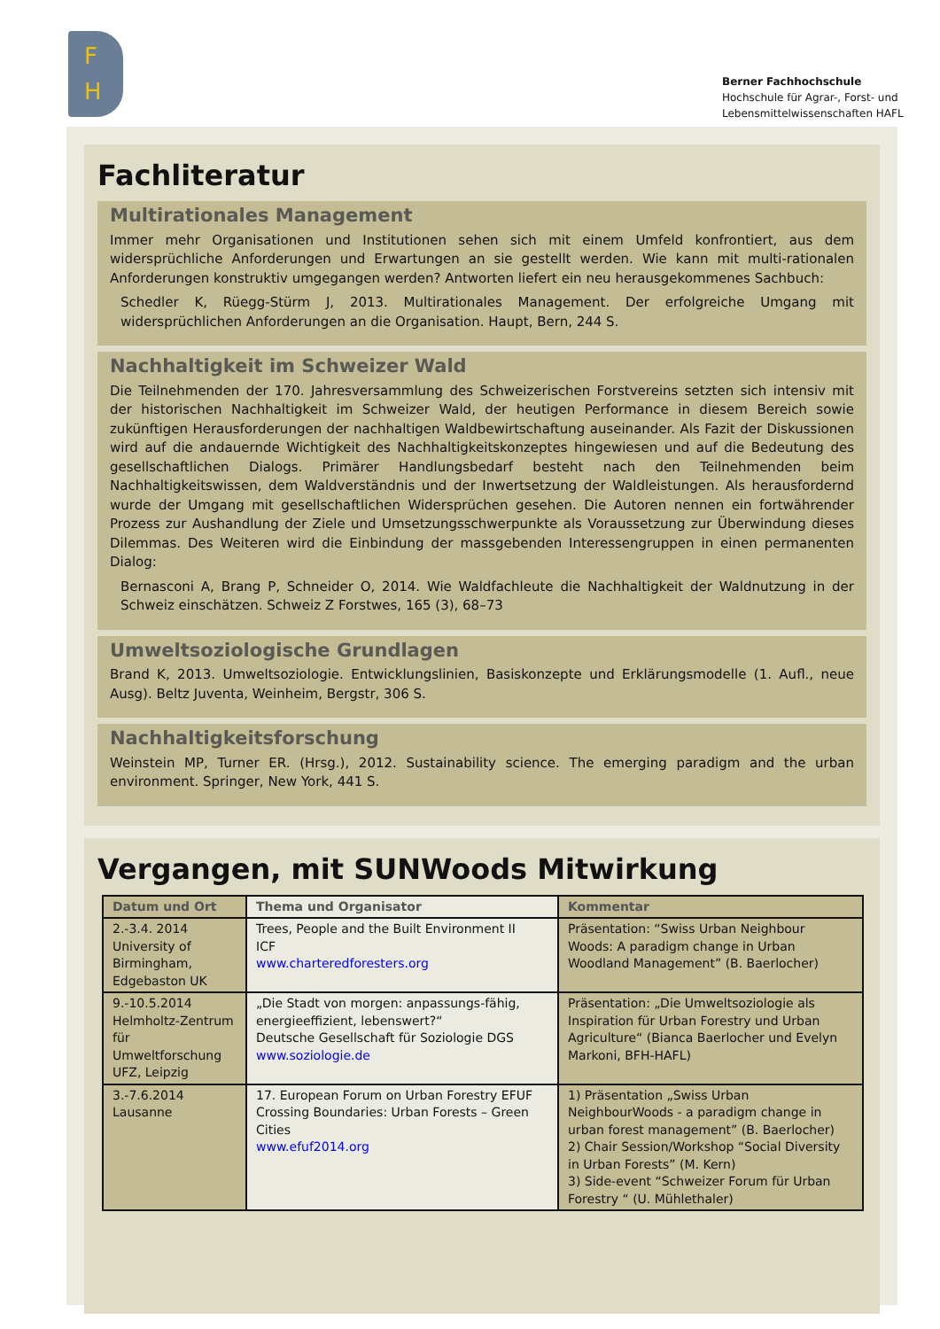F
H
Berner Fachhochschule
Hochschule für Agrar-, Forst- und
Lebensmittelwissenschaften HAFL
Fachliteratur
Multirationales Management
Immer mehr Organisationen und Institutionen sehen sich mit einem Umfeld konfrontiert, aus dem widersprüchliche Anforderungen und Erwartungen an sie gestellt werden. Wie kann mit multi-rationalen Anforderungen konstruktiv umgegangen werden? Antworten liefert ein neu herausgekommenes Sachbuch:
Schedler K, Rüegg-Stürm J, 2013. Multirationales Management. Der erfolgreiche Umgang mit widersprüchlichen Anforderungen an die Organisation. Haupt, Bern, 244 S.
Nachhaltigkeit im Schweizer Wald
Die Teilnehmenden der 170. Jahresversammlung des Schweizerischen Forstvereins setzten sich intensiv mit der historischen Nachhaltigkeit im Schweizer Wald, der heutigen Performance in diesem Bereich sowie zukünftigen Herausforderungen der nachhaltigen Waldbewirtschaftung auseinander. Als Fazit der Diskussionen wird auf die andauernde Wichtigkeit des Nachhaltigkeitskonzeptes hingewiesen und auf die Bedeutung des gesellschaftlichen Dialogs. Primärer Handlungsbedarf besteht nach den Teilnehmenden beim Nachhaltigkeitswissen, dem Waldverständnis und der Inwertsetzung der Waldleistungen. Als herausfordernd wurde der Umgang mit gesellschaftlichen Widersprüchen gesehen. Die Autoren nennen ein fortwährender Prozess zur Aushandlung der Ziele und Umsetzungsschwerpunkte als Voraussetzung zur Überwindung dieses Dilemmas. Des Weiteren wird die Einbindung der massgebenden Interessengruppen in einen permanenten Dialog:
Bernasconi A, Brang P, Schneider O, 2014. Wie Waldfachleute die Nachhaltigkeit der Waldnutzung in der Schweiz einschätzen. Schweiz Z Forstwes, 165 (3), 68–73
Umweltsoziologische Grundlagen
Brand K, 2013. Umweltsoziologie. Entwicklungslinien, Basiskonzepte und Erklärungsmodelle (1. Aufl., neue Ausg). Beltz Juventa, Weinheim, Bergstr, 306 S.
Nachhaltigkeitsforschung
Weinstein MP, Turner ER. (Hrsg.), 2012. Sustainability science. The emerging paradigm and the urban environment. Springer, New York, 441 S.
Vergangen, mit SUNWoods Mitwirkung
| Datum und Ort | Thema und Organisator | Kommentar |
| --- | --- | --- |
| 2.-3.4. 2014 University of Birmingham, Edgebaston UK | Trees, People and the Built Environment II ICF www.charteredforesters.org | Präsentation: “Swiss Urban Neighbour Woods: A paradigm change in Urban Woodland Management” (B. Baerlocher) |
| 9.-10.5.2014 Helmholtz-Zentrum für Umweltforschung UFZ, Leipzig | „Die Stadt von morgen: anpassungs-fähig, energieeffizient, lebenswert?“ Deutsche Gesellschaft für Soziologie DGS www.soziologie.de | Präsentation: „Die Umweltsoziologie als Inspiration für Urban Forestry und Urban Agriculture“ (Bianca Baerlocher und Evelyn Markoni, BFH-HAFL) |
| 3.-7.6.2014 Lausanne | 17. European Forum on Urban Forestry EFUF Crossing Boundaries: Urban Forests – Green Cities www.efuf2014.org | 1) Präsentation „Swiss Urban NeighbourWoods - a paradigm change in urban forest management” (B. Baerlocher) 2) Chair Session/Workshop “Social Diversity in Urban Forests” (M. Kern) 3) Side-event “Schweizer Forum für Urban Forestry “ (U. Mühlethaler) |